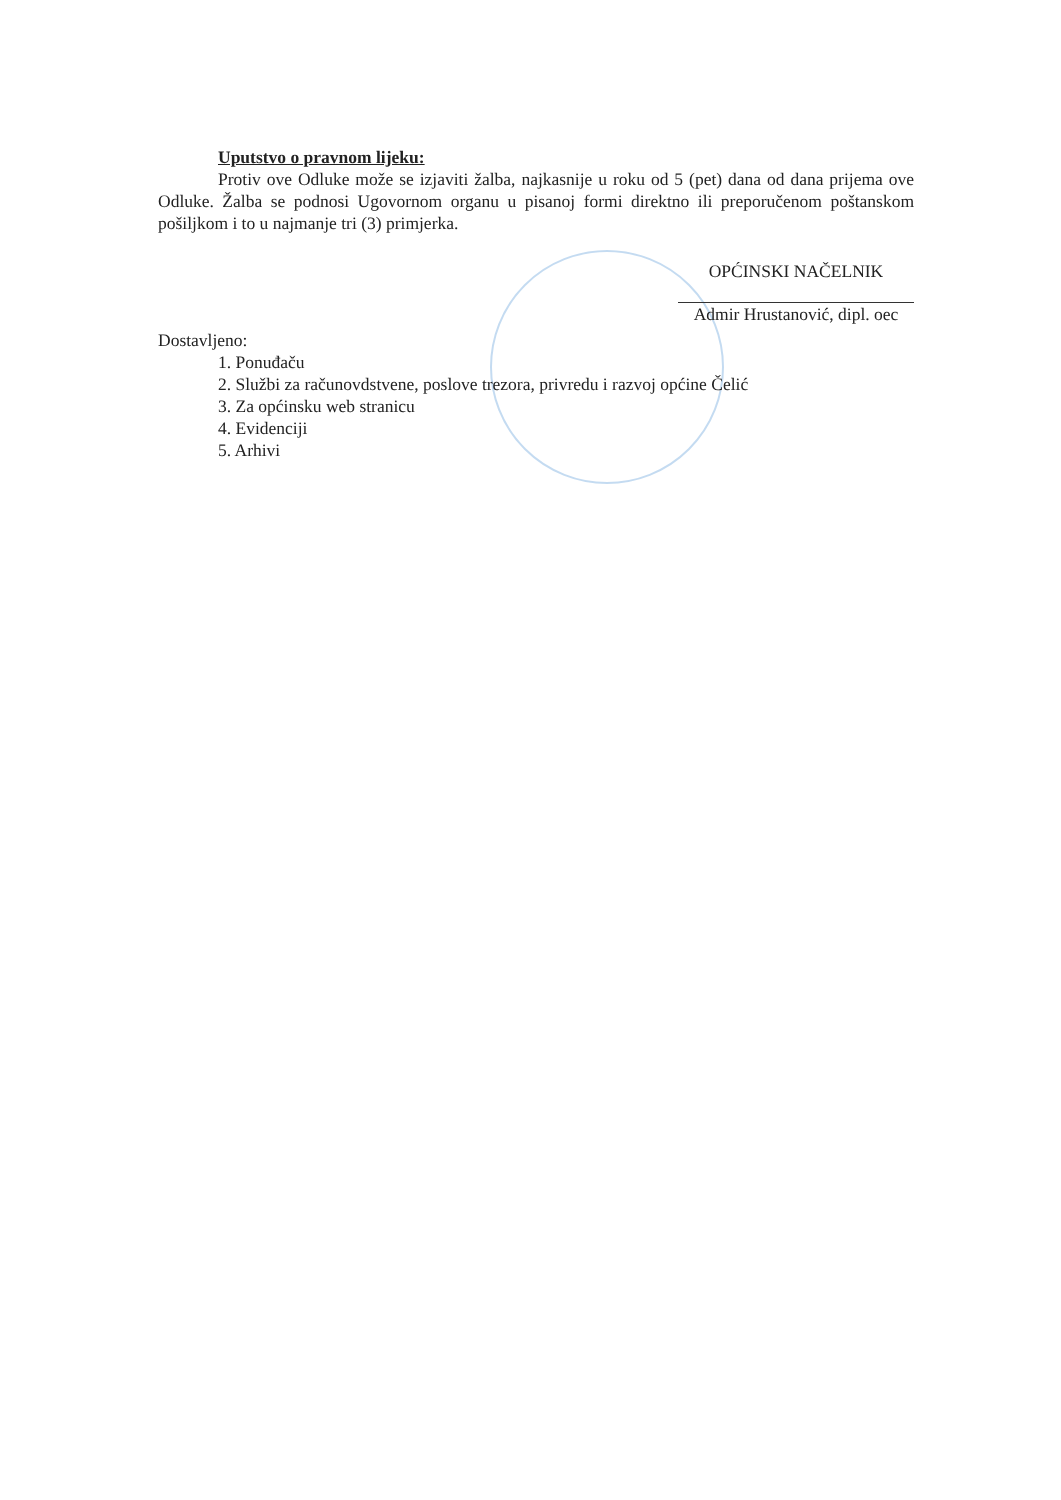Uputstvo o pravnom lijeku:
Protiv ove Odluke može se izjaviti žalba, najkasnije u roku od 5 (pet) dana od dana prijema ove Odluke. Žalba se podnosi Ugovornom organu u pisanoj formi direktno ili preporučenom poštanskom pošiljkom i to u najmanje tri (3) primjerka.
OPĆINSKI NAČELNIK
Admir Hrustanović, dipl. oec
Dostavljeno:
1. Ponuđaču
2. Službi za računovdstvene, poslove trezora, privredu i razvoj općine Čelić
3. Za općinsku web stranicu
4. Evidenciji
5. Arhivi